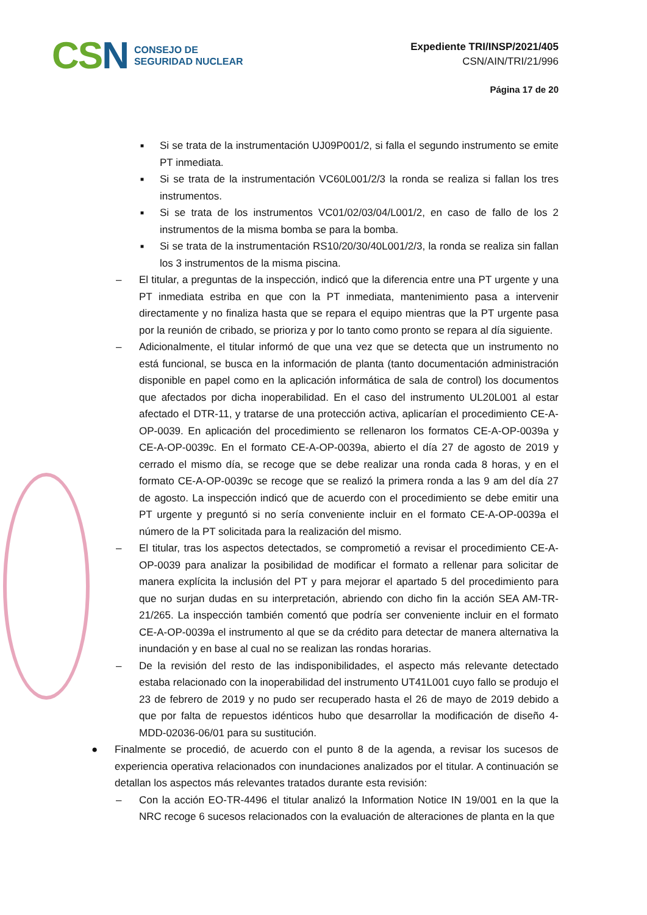CSN
CONSEJO DE
SEGURIDAD NUCLEAR
Expediente TRI/INSP/2021/405
CSN/AIN/TRI/21/996
Página 17 de 20
■
Si se trata de la instrumentación UJ09P001/2, si falla el segundo instrumento se emite PT inmediata.
■
Si se trata de la instrumentación VC60L001/2/3 la ronda se realiza si fallan los tres instrumentos.
■
Si se trata de los instrumentos VC01/02/03/04/L001/2, en caso de fallo de los 2 instrumentos de la misma bomba se para la bomba.
■
Si se trata de la instrumentación RS10/20/30/40L001/2/3, la ronda se realiza sin fallan los 3 instrumentos de la misma piscina.
– El titular, a preguntas de la inspección, indicó que la diferencia entre una PT urgente y una PT inmediata estriba en que con la PT inmediata, mantenimiento pasa a intervenir directamente y no finaliza hasta que se repara el equipo mientras que la PT urgente pasa por la reunión de cribado, se prioriza y por lo tanto como pronto se repara al día siguiente.
– Adicionalmente, el titular informó de que una vez que se detecta que un instrumento no está funcional, se busca en la información de planta (tanto documentación administración disponible en papel como en la aplicación informática de sala de control) los documentos que afectados por dicha inoperabilidad. En el caso del instrumento UL20L001 al estar afectado el DTR-11, y tratarse de una protección activa, aplicarían el procedimiento CE-A-OP-0039. En aplicación del procedimiento se rellenaron los formatos CE-A-OP-0039a y CE-A-OP-0039c. En el formato CE-A-OP-0039a, abierto el día 27 de agosto de 2019 y cerrado el mismo día, se recoge que se debe realizar una ronda cada 8 horas, y en el formato CE-A-OP-0039c se recoge que se realizó la primera ronda a las 9 am del día 27 de agosto. La inspección indicó que de acuerdo con el procedimiento se debe emitir una PT urgente y preguntó si no sería conveniente incluir en el formato CE-A-OP-0039a el número de la PT solicitada para la realización del mismo.
– El titular, tras los aspectos detectados, se comprometió a revisar el procedimiento CE-A-OP-0039 para analizar la posibilidad de modificar el formato a rellenar para solicitar de manera explícita la inclusión del PT y para mejorar el apartado 5 del procedimiento para que no surjan dudas en su interpretación, abriendo con dicho fin la acción SEA AM-TR-21/265. La inspección también comentó que podría ser conveniente incluir en el formato CE-A-OP-0039a el instrumento al que se da crédito para detectar de manera alternativa la inundación y en base al cual no se realizan las rondas horarias.
– De la revisión del resto de las indisponibilidades, el aspecto más relevante detectado estaba relacionado con la inoperabilidad del instrumento UT41L001 cuyo fallo se produjo el 23 de febrero de 2019 y no pudo ser recuperado hasta el 26 de mayo de 2019 debido a que por falta de repuestos idénticos hubo que desarrollar la modificación de diseño 4-MDD-02036-06/01 para su sustitución.
● Finalmente se procedió, de acuerdo con el punto 8 de la agenda, a revisar los sucesos de experiencia operativa relacionados con inundaciones analizados por el titular. A continuación se detallan los aspectos más relevantes tratados durante esta revisión:
– Con la acción EO-TR-4496 el titular analizó la Information Notice IN 19/001 en la que la NRC recoge 6 sucesos relacionados con la evaluación de alteraciones de planta en la que